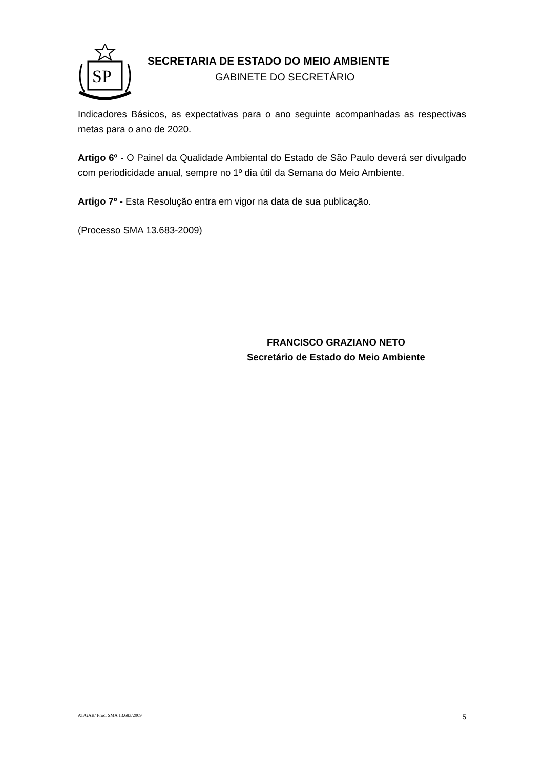SP
SECRETARIA DE ESTADO DO MEIO AMBIENTE
GABINETE DO SECRETÁRIO
Indicadores Básicos, as expectativas para o ano seguinte acompanhadas as respectivas metas para o ano de 2020.
Artigo 6º - O Painel da Qualidade Ambiental do Estado de São Paulo deverá ser divulgado com periodicidade anual, sempre no 1º dia útil da Semana do Meio Ambiente.
Artigo 7º - Esta Resolução entra em vigor na data de sua publicação.
(Processo SMA 13.683-2009)
FRANCISCO GRAZIANO NETO
Secretário de Estado do Meio Ambiente
AT/GAB/ Proc. SMA 13.683/2009 5